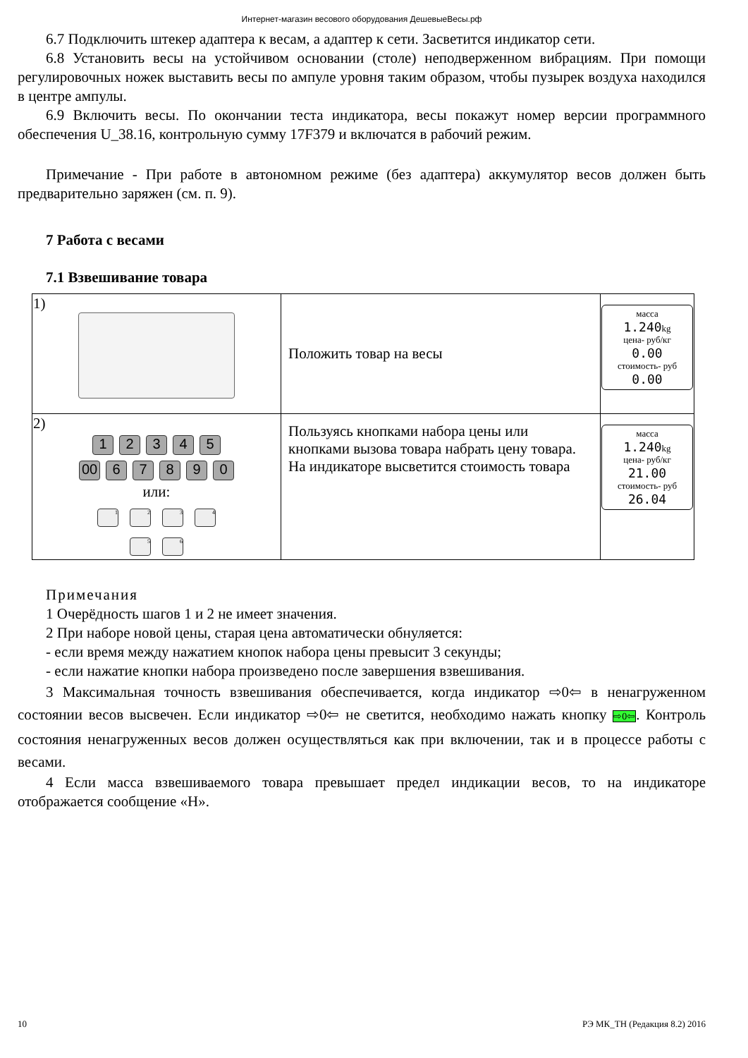Интернет-магазин весового оборудования ДешевыеВесы.рф
6.7 Подключить штекер адаптера к весам, а адаптер к сети. Засветится индикатор сети.
6.8 Установить весы на устойчивом основании (столе) неподверженном вибрациям. При помощи регулировочных ножек выставить весы по ампуле уровня таким образом, чтобы пузырек воздуха находился в центре ампулы.
6.9 Включить весы. По окончании теста индикатора, весы покажут номер версии программного обеспечения U_38.16, контрольную сумму 17F379 и включатся в рабочий режим.
Примечание - При работе в автономном режиме (без адаптера) аккумулятор весов должен быть предварительно заряжен (см. п. 9).
7 Работа с весами
7.1 Взвешивание товара
| 1) | Положить товар на весы | масса 1.240 kg цена- руб/кг 0.00 стоимость- руб 0.00 |
| 2) 1 2 3 4 5 00 6 7 8 9 0 или: 1 2 3 4 5 6 | Пользуясь кнопками набора цены или кнопками вызова товара набрать цену товара. На индикаторе высветится стоимость товара | масса 1.240 kg цена- руб/кг 21.00 стоимость- руб 26.04 |
Примечания
1 Очерёдность шагов 1 и 2 не имеет значения.
2 При наборе новой цены, старая цена автоматически обнуляется:
- если время между нажатием кнопок набора цены превысит 3 секунды;
- если нажатие кнопки набора произведено после завершения взвешивания.
3 Максимальная точность взвешивания обеспечивается, когда индикатор ⇨0⇦ в ненагруженном состоянии весов высвечен. Если индикатор ⇨0⇦ не светится, необходимо нажать кнопку ⇨0⇦. Контроль состояния ненагруженных весов должен осуществляться как при включении, так и в процессе работы с весами.
4 Если масса взвешиваемого товара превышает предел индикации весов, то на индикаторе отображается сообщение «Н».
10 РЭ МК_ТН (Редакция 8.2) 2016